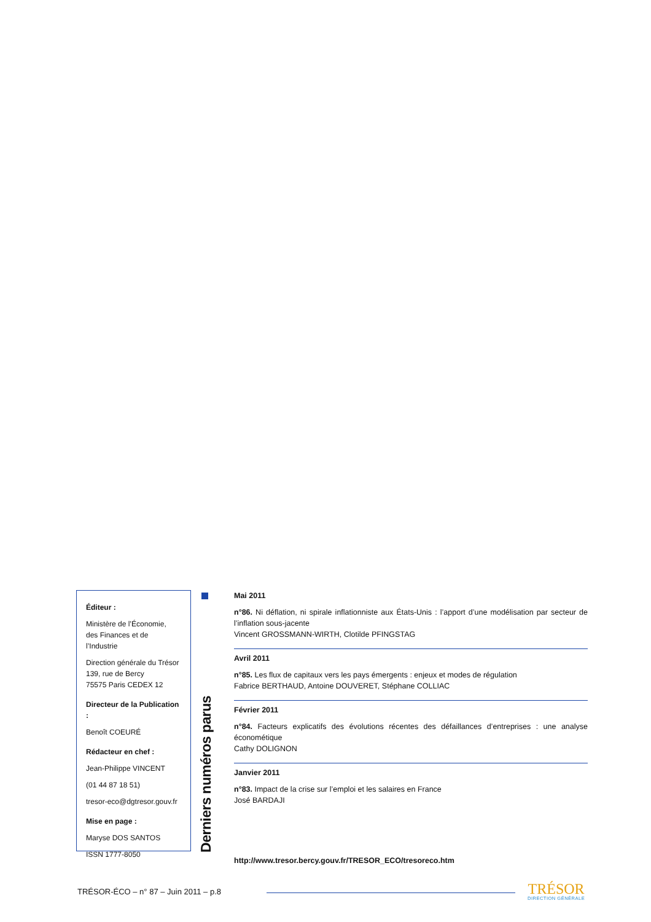Éditeur :
Ministère de l’Économie,
des Finances et de l’Industrie
Direction générale du Trésor
139, rue de Bercy
75575 Paris CEDEX 12
Directeur de la Publication :
Benoît COEURÉ
Rédacteur en chef :
Jean-Philippe VINCENT
(01 44 87 18 51)
tresor-eco@dgtresor.gouv.fr
Mise en page :
Maryse DOS SANTOS
ISSN 1777-8050
Derniers numéros parus
Mai 2011
n°86. Ni déflation, ni spirale inflationniste aux États-Unis : l’apport d’une modélisation par secteur de l’inflation sous-jacente
Vincent GROSSMANN-WIRTH, Clotilde PFINGSTAG
Avril 2011
n°85. Les flux de capitaux vers les pays émergents : enjeux et modes de régulation
Fabrice BERTHAUD, Antoine DOUVERET, Stéphane COLLIAC
Février 2011
n°84. Facteurs explicatifs des évolutions récentes des défaillances d’entreprises : une analyse économétique
Cathy DOLIGNON
Janvier 2011
n°83. Impact de la crise sur l’emploi et les salaires en France
José BARDAJI
http://www.tresor.bercy.gouv.fr/TRESOR_ECO/tresoreco.htm
TRÉSOR-ÉCO – n° 87 – Juin 2011 – p.8
TRÉSOR
DIRECTION GÉNÉRALE